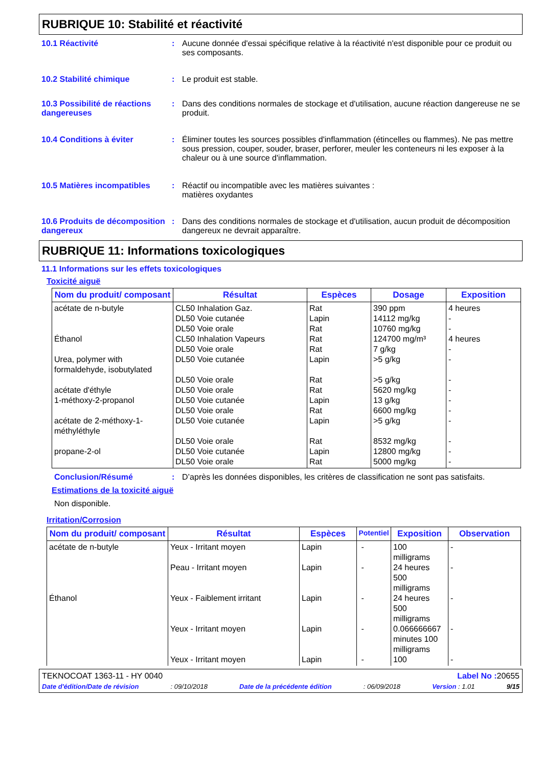RUBRIQUE 10: Stabilité et réactivité
10.1 Réactivité : Aucune donnée d'essai spécifique relative à la réactivité n'est disponible pour ce produit ou ses composants.
10.2 Stabilité chimique : Le produit est stable.
10.3 Possibilité de réactions dangereuses
: Dans des conditions normales de stockage et d'utilisation, aucune réaction dangereuse ne se produit.
10.4 Conditions à éviter : Éliminer toutes les sources possibles d'inflammation (étincelles ou flammes). Ne pas mettre sous pression, couper, souder, braser, perforer, meuler les conteneurs ni les exposer à la chaleur ou à une source d'inflammation.
10.5 Matières incompatibles
: Réactif ou incompatible avec les matières suivantes :
matières oxydantes
10.6 Produits de décomposition dangereux
: Dans des conditions normales de stockage et d'utilisation, aucun produit de décomposition dangereux ne devrait apparaître.
RUBRIQUE 11: Informations toxicologiques
11.1 Informations sur les effets toxicologiques
Toxicité aiguë
| Nom du produit/ composant | Résultat | Espèces | Dosage | Exposition |
| --- | --- | --- | --- | --- |
| acétate de n-butyle Éthanol Urea, polymer with formaldehyde, isobutylated acétate d'éthyle 1-méthoxy-2-propanol acétate de 2-méthoxy-1-méthyléthyle propane-2-ol | CL50 Inhalation Gaz. DL50 Voie cutanée DL50 Voie orale CL50 Inhalation Vapeurs DL50 Voie orale DL50 Voie cutanée DL50 Voie orale DL50 Voie orale DL50 Voie cutanée DL50 Voie orale DL50 Voie cutanée DL50 Voie orale DL50 Voie cutanée DL50 Voie orale | Rat Lapin Rat Rat Rat Lapin Rat Rat Lapin Rat Lapin Rat Lapin Rat | 390 ppm 14112 mg/kg 10760 mg/kg 124700 mg/m³ 7 g/kg >5 g/kg >5 g/kg 5620 mg/kg 13 g/kg 6600 mg/kg >5 g/kg 8532 mg/kg 12800 mg/kg 5000 mg/kg | 4 heures - - 4 heures - - - - - - - - - - |
Conclusion/Résumé : D’après les données disponibles, les critères de classification ne sont pas satisfaits.
Estimations de la toxicité aiguë
Non disponible.
Irritation/Corrosion
| Nom du produit/ composant | Résultat | Espèces | Potentiel | Exposition | Observation |
| --- | --- | --- | --- | --- | --- |
| acétate de n-butyle Éthanol | Yeux - Irritant moyen Peau - Irritant moyen Yeux - Faiblement irritant Yeux - Irritant moyen Yeux - Irritant moyen | Lapin Lapin Lapin Lapin Lapin | - - - - - | 100 milligrams 24 heures 500 milligrams 24 heures 500 milligrams 0.066666667 minutes 100 milligrams 100 | - - - - - |
TEKNOCOAT 1363-11 - HY 0040 Label No : 20655
Date d'édition/Date de révision: 09/10/2018 Date de la précédente édition: 06/09/2018 Version : 1.01 9/15